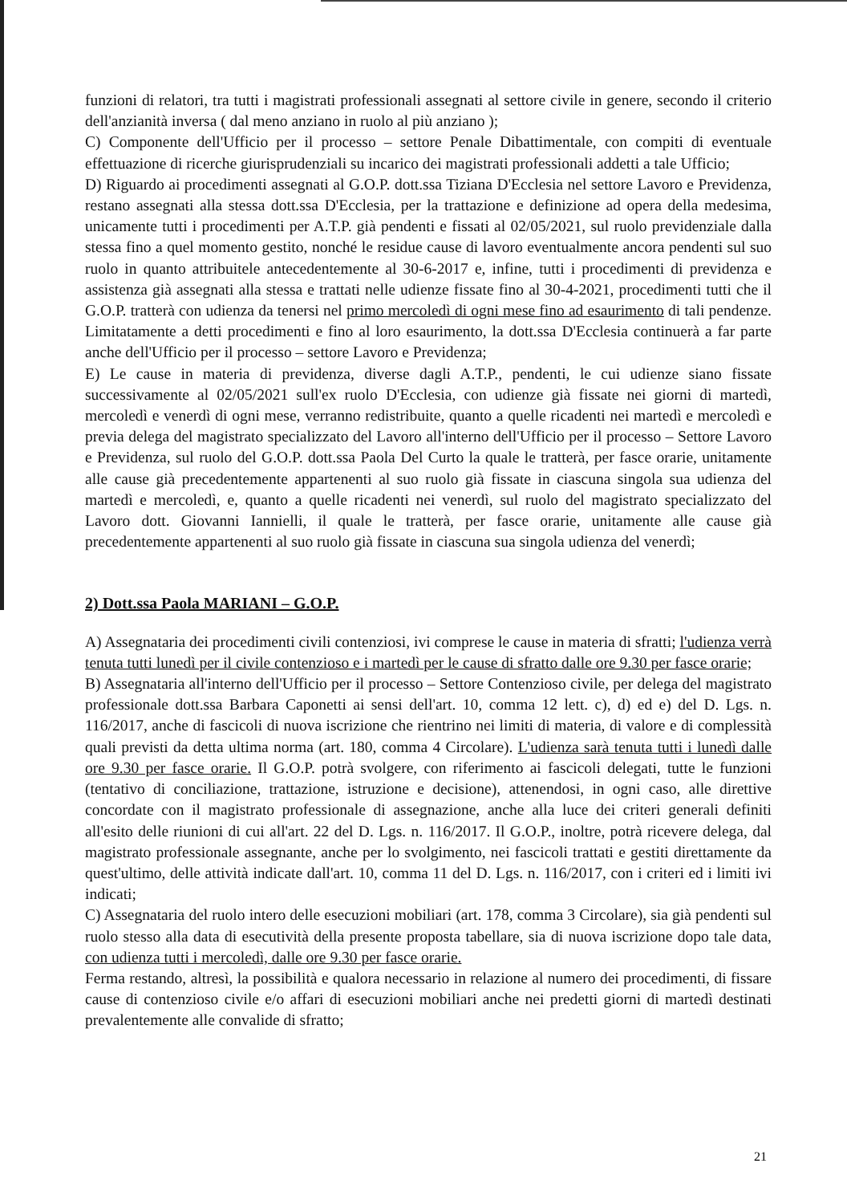funzioni di relatori, tra tutti i magistrati professionali assegnati al settore civile in genere, secondo il criterio dell'anzianità inversa ( dal meno anziano in ruolo al più anziano );
C) Componente dell'Ufficio per il processo – settore Penale Dibattimentale, con compiti di eventuale effettuazione di ricerche giurisprudenziali su incarico dei magistrati professionali addetti a tale Ufficio;
D) Riguardo ai procedimenti assegnati al G.O.P. dott.ssa Tiziana D'Ecclesia nel settore Lavoro e Previdenza, restano assegnati alla stessa dott.ssa D'Ecclesia, per la trattazione e definizione ad opera della medesima, unicamente tutti i procedimenti per A.T.P. già pendenti e fissati al 02/05/2021, sul ruolo previdenziale dalla stessa fino a quel momento gestito, nonché le residue cause di lavoro eventualmente ancora pendenti sul suo ruolo in quanto attribuitele antecedentemente al 30-6-2017 e, infine, tutti i procedimenti di previdenza e assistenza già assegnati alla stessa e trattati nelle udienze fissate fino al 30-4-2021, procedimenti tutti che il G.O.P. tratterà con udienza da tenersi nel primo mercoledì di ogni mese fino ad esaurimento di tali pendenze. Limitatamente a detti procedimenti e fino al loro esaurimento, la dott.ssa D'Ecclesia continuerà a far parte anche dell'Ufficio per il processo – settore Lavoro e Previdenza;
E) Le cause in materia di previdenza, diverse dagli A.T.P., pendenti, le cui udienze siano fissate successivamente al 02/05/2021 sull'ex ruolo D'Ecclesia, con udienze già fissate nei giorni di martedì, mercoledì e venerdì di ogni mese, verranno redistribuite, quanto a quelle ricadenti nei martedì e mercoledì e previa delega del magistrato specializzato del Lavoro all'interno dell'Ufficio per il processo – Settore Lavoro e Previdenza, sul ruolo del G.O.P. dott.ssa Paola Del Curto la quale le tratterà, per fasce orarie, unitamente alle cause già precedentemente appartenenti al suo ruolo già fissate in ciascuna singola sua udienza del martedì e mercoledì, e, quanto a quelle ricadenti nei venerdì, sul ruolo del magistrato specializzato del Lavoro dott. Giovanni Iannielli, il quale le tratterà, per fasce orarie, unitamente alle cause già precedentemente appartenenti al suo ruolo già fissate in ciascuna sua singola udienza del venerdì;
2) Dott.ssa Paola MARIANI – G.O.P.
A) Assegnataria dei procedimenti civili contenziosi, ivi comprese le cause in materia di sfratti; l'udienza verrà tenuta tutti lunedì per il civile contenzioso e i martedì per le cause di sfratto dalle ore 9.30 per fasce orarie;
B) Assegnataria all'interno dell'Ufficio per il processo – Settore Contenzioso civile, per delega del magistrato professionale dott.ssa Barbara Caponetti ai sensi dell'art. 10, comma 12 lett. c), d) ed e) del D. Lgs. n. 116/2017, anche di fascicoli di nuova iscrizione che rientrino nei limiti di materia, di valore e di complessità quali previsti da detta ultima norma (art. 180, comma 4 Circolare). L'udienza sarà tenuta tutti i lunedì dalle ore 9.30 per fasce orarie. Il G.O.P. potrà svolgere, con riferimento ai fascicoli delegati, tutte le funzioni (tentativo di conciliazione, trattazione, istruzione e decisione), attenendosi, in ogni caso, alle direttive concordate con il magistrato professionale di assegnazione, anche alla luce dei criteri generali definiti all'esito delle riunioni di cui all'art. 22 del D. Lgs. n. 116/2017. Il G.O.P., inoltre, potrà ricevere delega, dal magistrato professionale assegnante, anche per lo svolgimento, nei fascicoli trattati e gestiti direttamente da quest'ultimo, delle attività indicate dall'art. 10, comma 11 del D. Lgs. n. 116/2017, con i criteri ed i limiti ivi indicati;
C) Assegnataria del ruolo intero delle esecuzioni mobiliari (art. 178, comma 3 Circolare), sia già pendenti sul ruolo stesso alla data di esecutività della presente proposta tabellare, sia di nuova iscrizione dopo tale data, con udienza tutti i mercoledì, dalle ore 9.30 per fasce orarie.
Ferma restando, altresì, la possibilità e qualora necessario in relazione al numero dei procedimenti, di fissare cause di contenzioso civile e/o affari di esecuzioni mobiliari anche nei predetti giorni di martedì destinati prevalentemente alle convalide di sfratto;
21